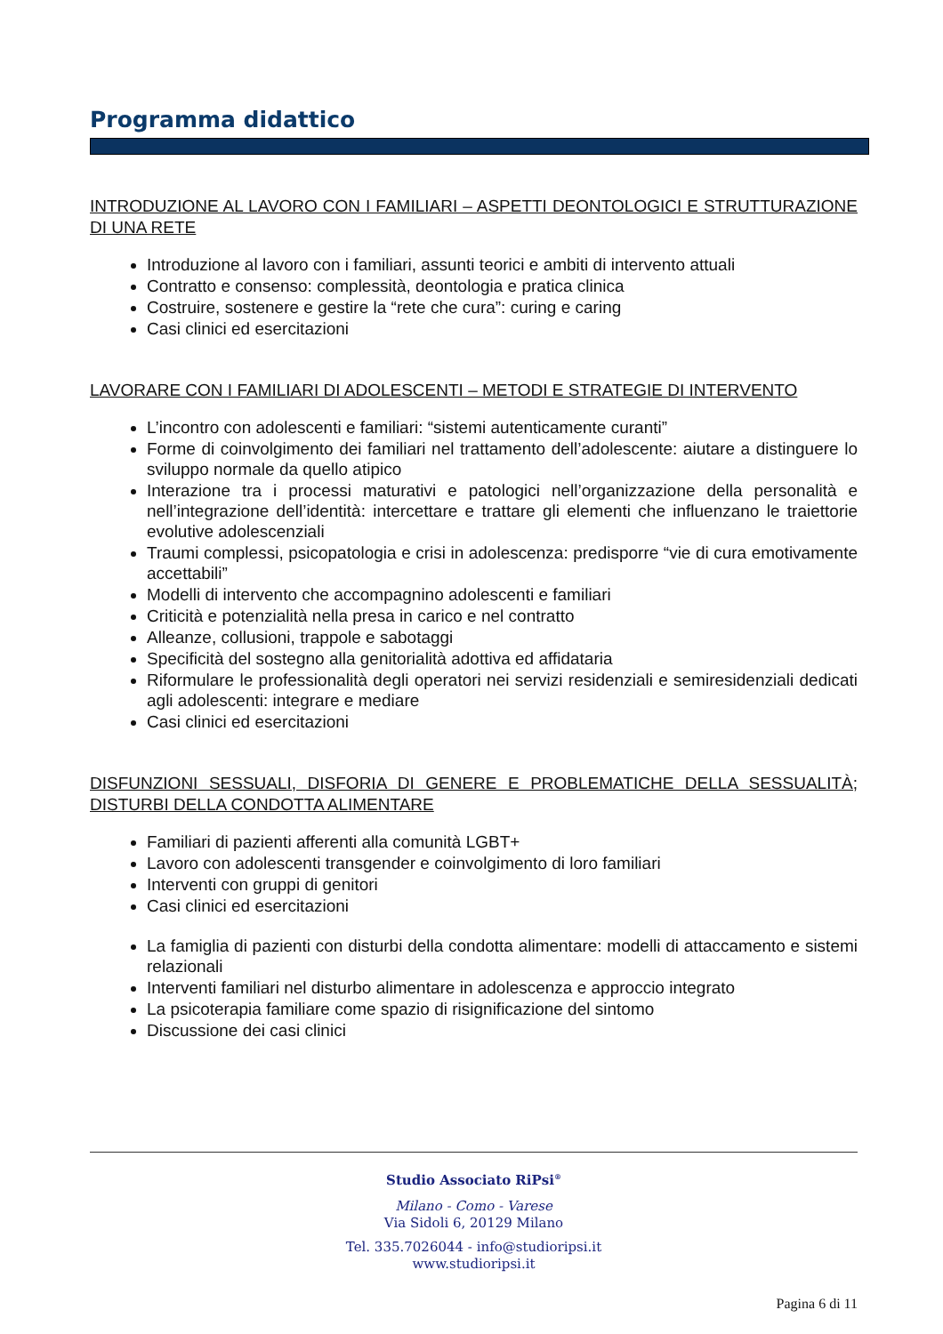Programma didattico
INTRODUZIONE AL LAVORO CON I FAMILIARI – ASPETTI DEONTOLOGICI E STRUTTURAZIONE DI UNA RETE
Introduzione al lavoro con i familiari, assunti teorici e ambiti di intervento attuali
Contratto e consenso: complessità, deontologia e pratica clinica
Costruire, sostenere e gestire la “rete che cura”: curing e caring
Casi clinici ed esercitazioni
LAVORARE CON I FAMILIARI DI ADOLESCENTI – METODI E STRATEGIE DI INTERVENTO
L’incontro con adolescenti e familiari: “sistemi autenticamente curanti”
Forme di coinvolgimento dei familiari nel trattamento dell’adolescente: aiutare a distinguere lo sviluppo normale da quello atipico
Interazione tra i processi maturativi e patologici nell’organizzazione della personalità e nell’integrazione dell’identità: intercettare e trattare gli elementi che influenzano le traiettorie evolutive adolescenziali
Traumi complessi, psicopatologia e crisi in adolescenza: predisporre “vie di cura emotivamente accettabili”
Modelli di intervento che accompagnino adolescenti e familiari
Criticità e potenzialità nella presa in carico e nel contratto
Alleanze, collusioni, trappole e sabotaggi
Specificità del sostegno alla genitorialità adottiva ed affidataria
Riformulare le professionalità degli operatori nei servizi residenziali e semiresidenziali dedicati agli adolescenti: integrare e mediare
Casi clinici ed esercitazioni
DISFUNZIONI SESSUALI, DISFORIA DI GENERE E PROBLEMATICHE DELLA SESSUALITÀ; DISTURBI DELLA CONDOTTA ALIMENTARE
Familiari di pazienti afferenti alla comunità LGBT+
Lavoro con adolescenti transgender e coinvolgimento di loro familiari
Interventi con gruppi di genitori
Casi clinici ed esercitazioni
La famiglia di pazienti con disturbi della condotta alimentare: modelli di attaccamento e sistemi relazionali
Interventi familiari nel disturbo alimentare in adolescenza e approccio integrato
La psicoterapia familiare come spazio di risignificazione del sintomo
Discussione dei casi clinici
Studio Associato RiPsi<sup>®</sup>
Milano - Como - Varese
Via Sidoli 6, 20129 Milano
Tel. 335.7026044 - info@studioripsi.it
www.studioripsi.it
Pagina 6 di 11